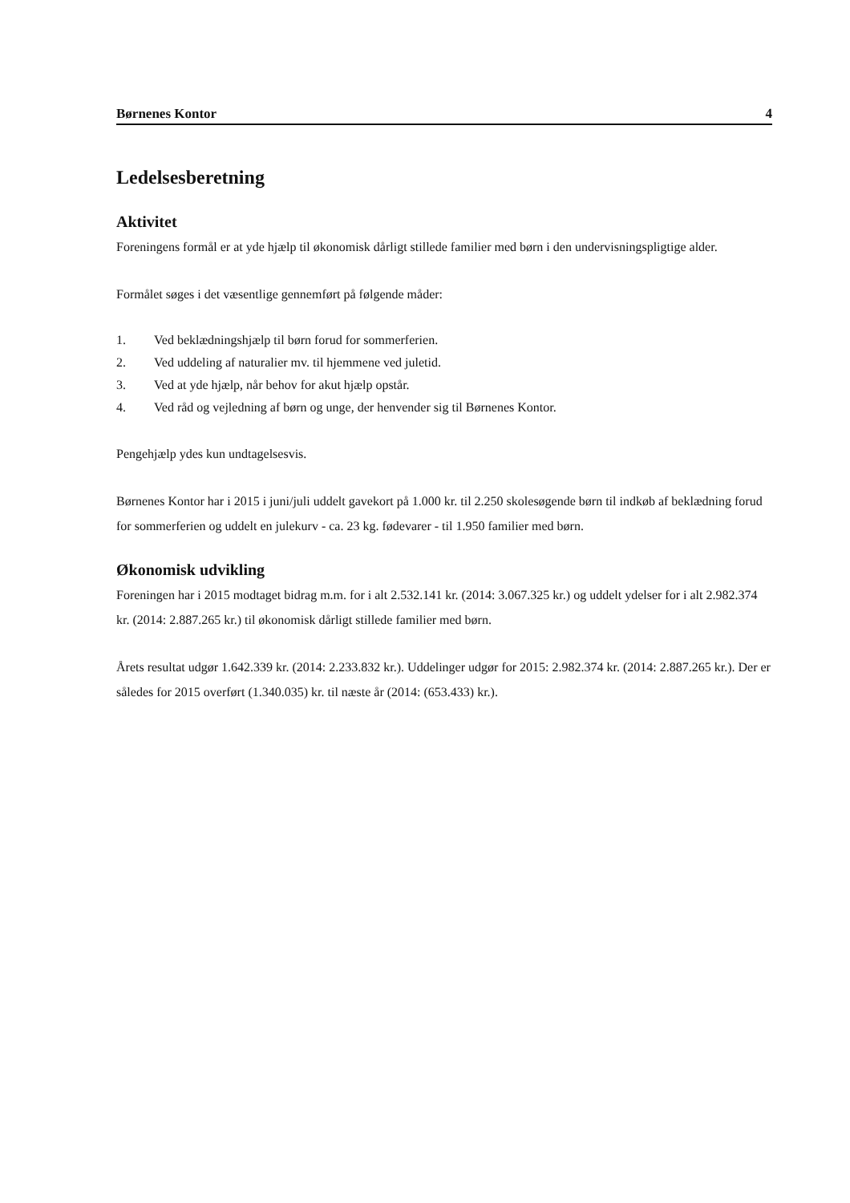Børnenes Kontor 4
Ledelsesberetning
Aktivitet
Foreningens formål er at yde hjælp til økonomisk dårligt stillede familier med børn i den undervisningspligtige alder.
Formålet søges i det væsentlige gennemført på følgende måder:
1. Ved beklædningshjælp til børn forud for sommerferien.
2. Ved uddeling af naturalier mv. til hjemmene ved juletid.
3. Ved at yde hjælp, når behov for akut hjælp opstår.
4. Ved råd og vejledning af børn og unge, der henvender sig til Børnenes Kontor.
Pengehjælp ydes kun undtagelsesvis.
Børnenes Kontor har i 2015 i juni/juli uddelt gavekort på 1.000 kr. til 2.250 skolesøgende børn til indkøb af beklædning forud for sommerferien og uddelt en julekurv - ca. 23 kg. fødevarer - til 1.950 familier med børn.
Økonomisk udvikling
Foreningen har i 2015 modtaget bidrag m.m. for i alt 2.532.141 kr. (2014: 3.067.325 kr.) og uddelt ydelser for i alt 2.982.374 kr. (2014: 2.887.265 kr.) til økonomisk dårligt stillede familier med børn.
Årets resultat udgør 1.642.339 kr. (2014: 2.233.832 kr.). Uddelinger udgør for 2015: 2.982.374 kr. (2014: 2.887.265 kr.). Der er således for 2015 overført (1.340.035) kr. til næste år (2014: (653.433) kr.).